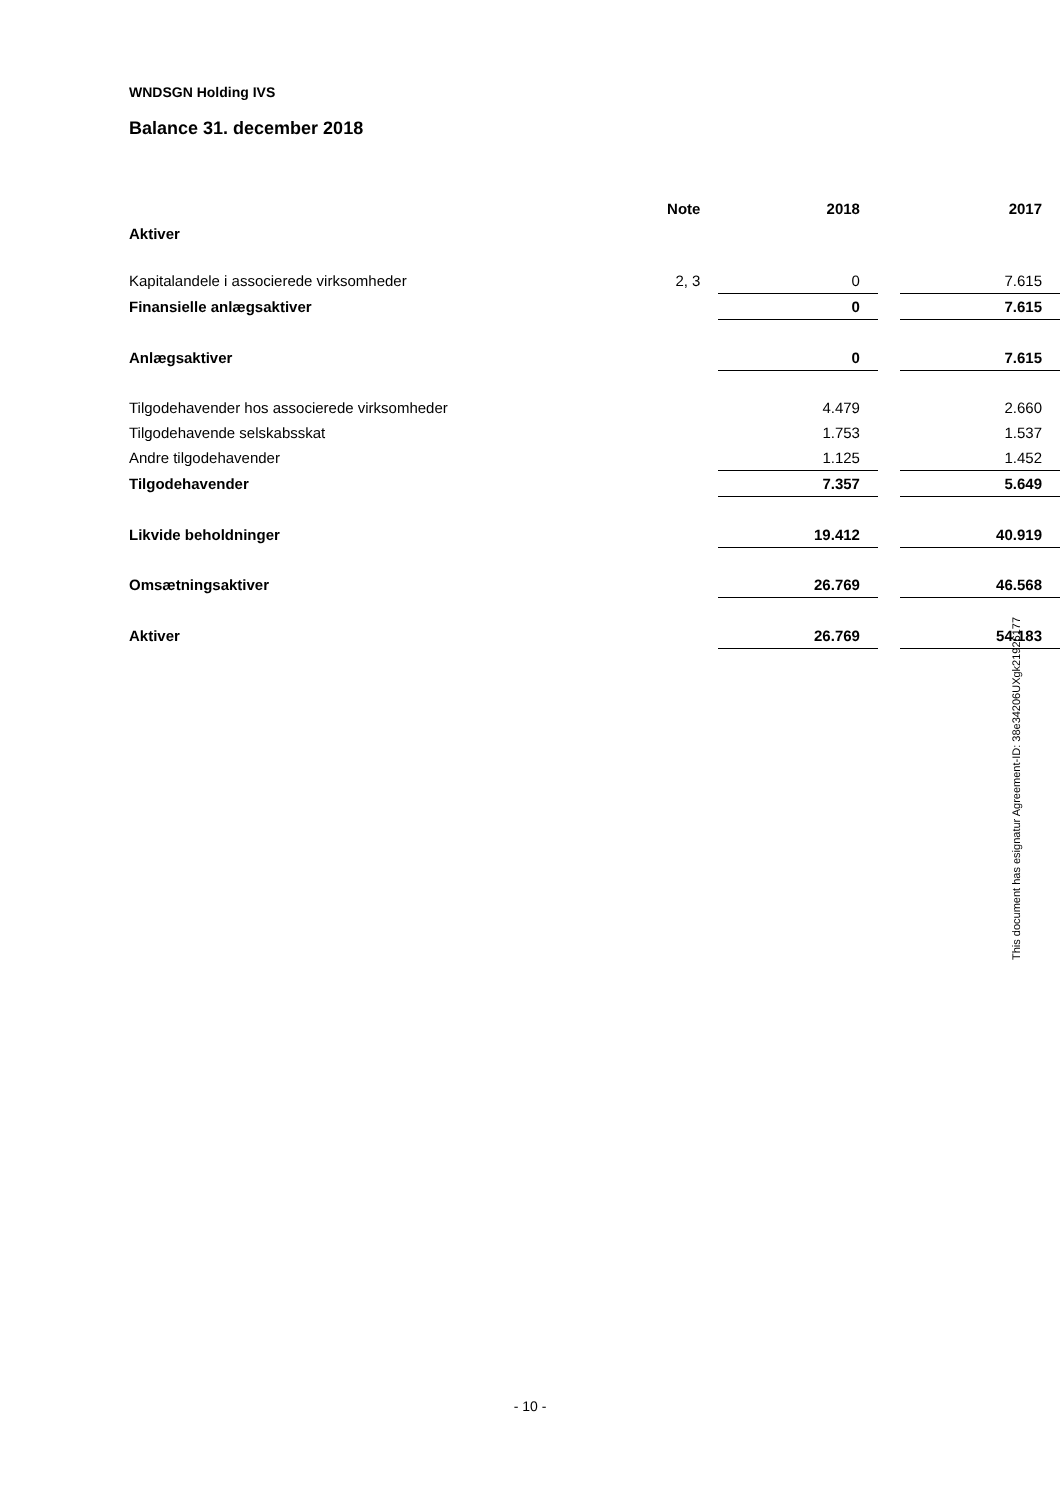WNDSGN Holding IVS
Balance 31. december 2018
| | Note | 2018 | | 2017 |
| --- | --- | --- | --- | --- |
| Aktiver | | | | |
| Kapitalandele i associerede virksomheder | 2, 3 | 0 | | 7.615 |
| Finansielle anlægsaktiver | | 0 | | 7.615 |
| Anlægsaktiver | | 0 | | 7.615 |
| Tilgodehavender hos associerede virksomheder | | 4.479 | | 2.660 |
| Tilgodehavende selskabsskat | | 1.753 | | 1.537 |
| Andre tilgodehavender | | 1.125 | | 1.452 |
| Tilgodehavender | | 7.357 | | 5.649 |
| Likvide beholdninger | | 19.412 | | 40.919 |
| Omsætningsaktiver | | 26.769 | | 46.568 |
| Aktiver | | 26.769 | | 54.183 |
This document has esignatur Agreement-ID: 38e34206UXgk21926177
- 10 -